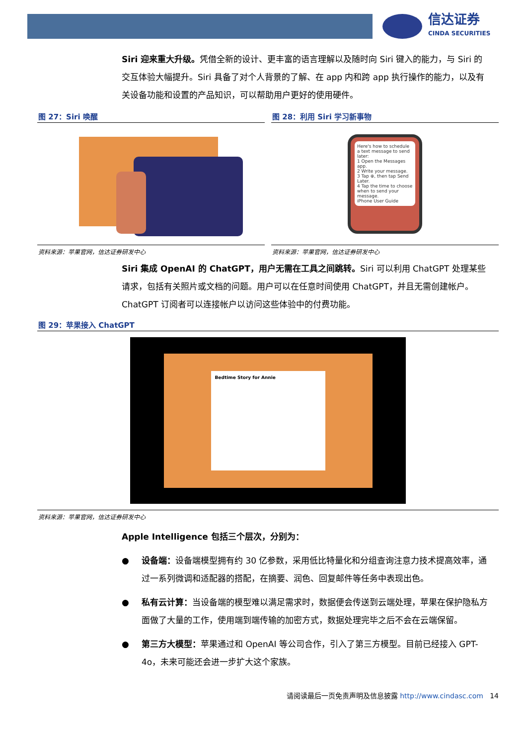信达证券
CINDA SECURITIES
Siri 迎来重大升级。凭借全新的设计、更丰富的语言理解以及随时向 Siri 键入的能力，与 Siri 的交互体验大幅提升。Siri 具备了对个人背景的了解、在 app 内和跨 app 执行操作的能力，以及有关设备功能和设置的产品知识，可以帮助用户更好的使用硬件。
图 27：Siri 唤醒
资料来源：苹果官网，信达证券研发中心
图 28：利用 Siri 学习新事物
Here's how to schedule a text message to send later:
1 Open the Messages app.
2 Write your message.
3 Tap ⊕, then tap Send Later.
4 Tap the time to choose when to send your message.
iPhone User Guide
资料来源：苹果官网，信达证券研发中心
Siri 集成 OpenAI 的 ChatGPT，用户无需在工具之间跳转。Siri 可以利用 ChatGPT 处理某些请求，包括有关照片或文档的问题。用户可以在任意时间使用 ChatGPT，并且无需创建帐户。ChatGPT 订阅者可以连接帐户以访问这些体验中的付费功能。
图 29：苹果接入 ChatGPT
Bedtime Story for Annie
资料来源：苹果官网，信达证券研发中心
Apple Intelligence 包括三个层次，分别为：
● 设备端：设备端模型拥有约 30 亿参数，采用低比特量化和分组查询注意力技术提高效率，通过一系列微调和适配器的搭配，在摘要、润色、回复邮件等任务中表现出色。
● 私有云计算：当设备端的模型难以满足需求时，数据便会传送到云端处理，苹果在保护隐私方面做了大量的工作，使用端到端传输的加密方式，数据处理完毕之后不会在云端保留。
● 第三方大模型：苹果通过和 OpenAI 等公司合作，引入了第三方模型。目前已经接入 GPT-4o，未来可能还会进一步扩大这个家族。
请阅读最后一页免责声明及信息披露 http://www.cindasc.com 14